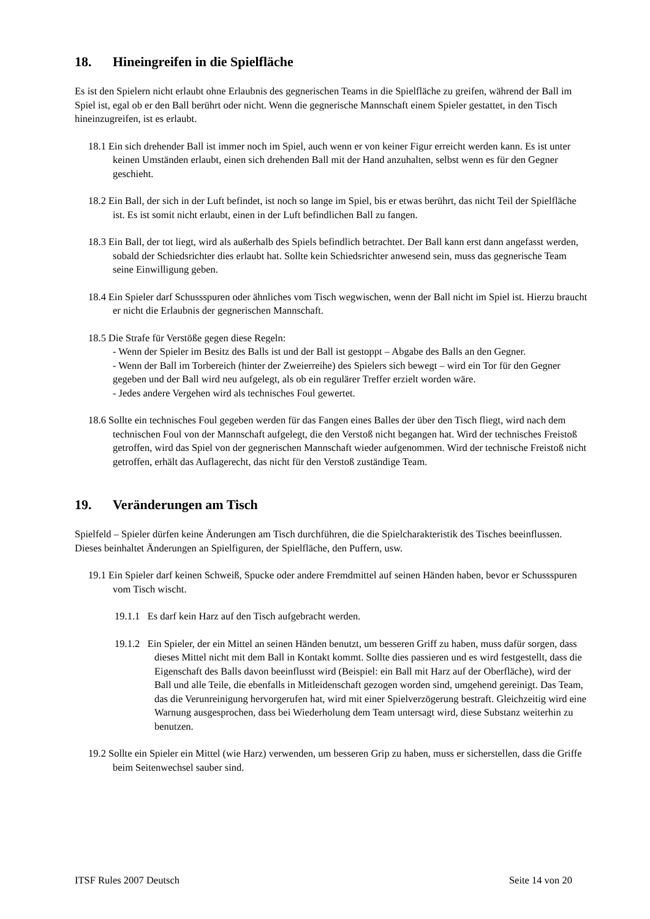18. Hineingreifen in die Spielfläche
Es ist den Spielern nicht erlaubt ohne Erlaubnis des gegnerischen Teams in die Spielfläche zu greifen, während der Ball im Spiel ist, egal ob er den Ball berührt oder nicht. Wenn die gegnerische Mannschaft einem Spieler gestattet, in den Tisch hineinzugreifen, ist es erlaubt.
18.1 Ein sich drehender Ball ist immer noch im Spiel, auch wenn er von keiner Figur erreicht werden kann. Es ist unter keinen Umständen erlaubt, einen sich drehenden Ball mit der Hand anzuhalten, selbst wenn es für den Gegner geschieht.
18.2 Ein Ball, der sich in der Luft befindet, ist noch so lange im Spiel, bis er etwas berührt, das nicht Teil der Spielfläche ist. Es ist somit nicht erlaubt, einen in der Luft befindlichen Ball zu fangen.
18.3 Ein Ball, der tot liegt, wird als außerhalb des Spiels befindlich betrachtet. Der Ball kann erst dann angefasst werden, sobald der Schiedsrichter dies erlaubt hat. Sollte kein Schiedsrichter anwesend sein, muss das gegnerische Team seine Einwilligung geben.
18.4 Ein Spieler darf Schussspuren oder ähnliches vom Tisch wegwischen, wenn der Ball nicht im Spiel ist. Hierzu braucht er nicht die Erlaubnis der gegnerischen Mannschaft.
18.5 Die Strafe für Verstöße gegen diese Regeln:
- Wenn der Spieler im Besitz des Balls ist und der Ball ist gestoppt – Abgabe des Balls an den Gegner.
- Wenn der Ball im Torbereich (hinter der Zweierreihe) des Spielers sich bewegt – wird ein Tor für den Gegner gegeben und der Ball wird neu aufgelegt, als ob ein regulärer Treffer erzielt worden wäre.
- Jedes andere Vergehen wird als technisches Foul gewertet.
18.6 Sollte ein technisches Foul gegeben werden für das Fangen eines Balles der über den Tisch fliegt, wird nach dem technischen Foul von der Mannschaft aufgelegt, die den Verstoß nicht begangen hat. Wird der technisches Freistoß getroffen, wird das Spiel von der gegnerischen Mannschaft wieder aufgenommen. Wird der technische Freistoß nicht getroffen, erhält das Auflagerecht, das nicht für den Verstoß zuständige Team.
19. Veränderungen am Tisch
Spielfeld – Spieler dürfen keine Änderungen am Tisch durchführen, die die Spielcharakteristik des Tisches beeinflussen. Dieses beinhaltet Änderungen an Spielfiguren, der Spielfläche, den Puffern, usw.
19.1 Ein Spieler darf keinen Schweiß, Spucke oder andere Fremdmittel auf seinen Händen haben, bevor er Schussspuren vom Tisch wischt.
19.1.1 Es darf kein Harz auf den Tisch aufgebracht werden.
19.1.2 Ein Spieler, der ein Mittel an seinen Händen benutzt, um besseren Griff zu haben, muss dafür sorgen, dass dieses Mittel nicht mit dem Ball in Kontakt kommt. Sollte dies passieren und es wird festgestellt, dass die Eigenschaft des Balls davon beeinflusst wird (Beispiel: ein Ball mit Harz auf der Oberfläche), wird der Ball und alle Teile, die ebenfalls in Mitleidenschaft gezogen worden sind, umgehend gereinigt. Das Team, das die Verunreinigung hervorgerufen hat, wird mit einer Spielverzögerung bestraft. Gleichzeitig wird eine Warnung ausgesprochen, dass bei Wiederholung dem Team untersagt wird, diese Substanz weiterhin zu benutzen.
19.2 Sollte ein Spieler ein Mittel (wie Harz) verwenden, um besseren Grip zu haben, muss er sicherstellen, dass die Griffe beim Seitenwechsel sauber sind.
ITSF Rules 2007 Deutsch Seite 14 von 20